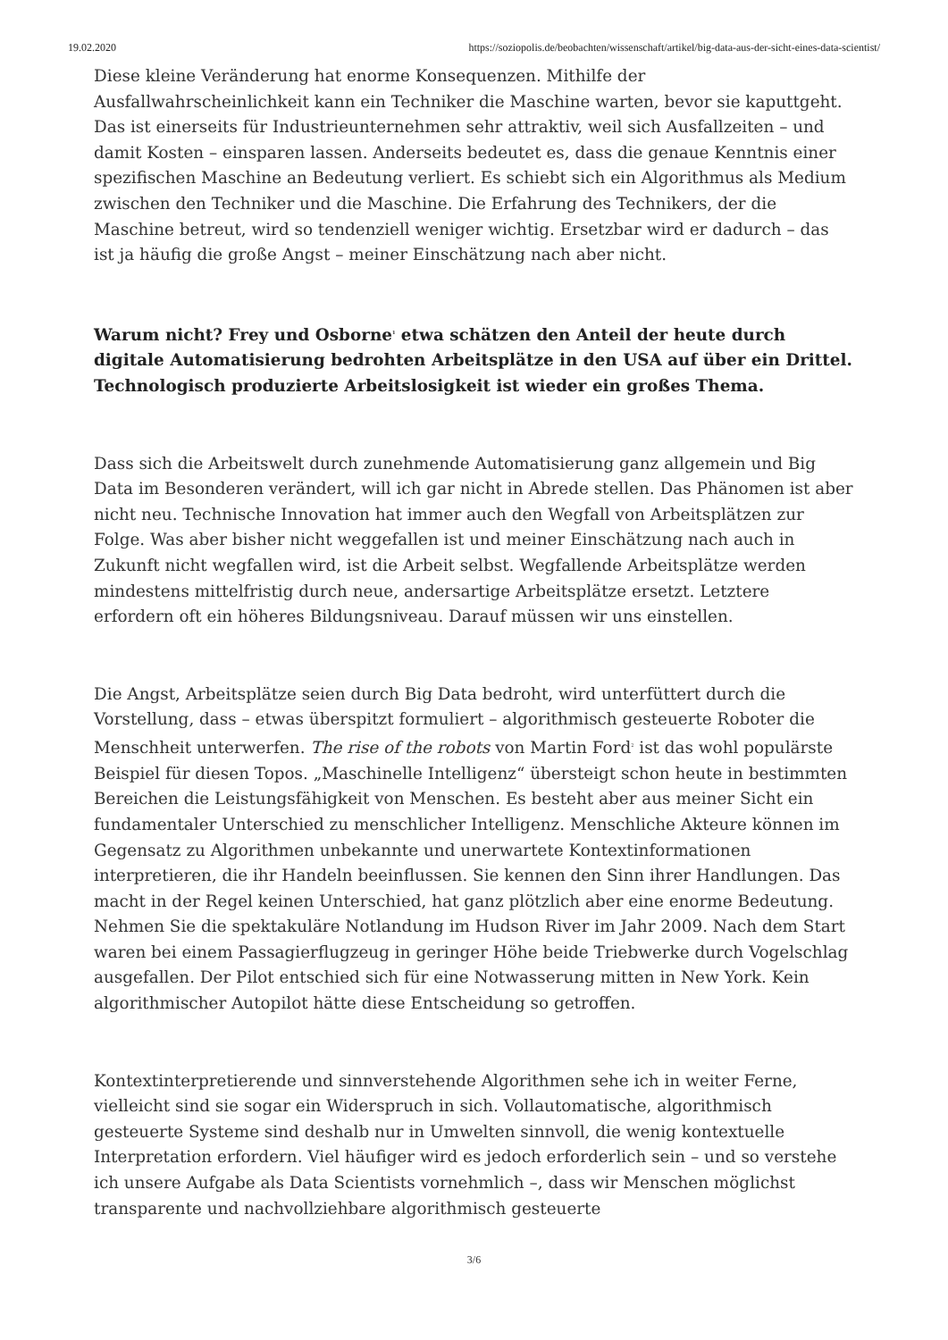19.02.2020 https://soziopolis.de/beobachten/wissenschaft/artikel/big-data-aus-der-sicht-eines-data-scientist/
Diese kleine Veränderung hat enorme Konsequenzen. Mithilfe der Ausfallwahrscheinlichkeit kann ein Techniker die Maschine warten, bevor sie kaputtgeht. Das ist einerseits für Industrieunternehmen sehr attraktiv, weil sich Ausfallzeiten – und damit Kosten – einsparen lassen. Anderseits bedeutet es, dass die genaue Kenntnis einer spezifischen Maschine an Bedeutung verliert. Es schiebt sich ein Algorithmus als Medium zwischen den Techniker und die Maschine. Die Erfahrung des Technikers, der die Maschine betreut, wird so tendenziell weniger wichtig. Ersetzbar wird er dadurch – das ist ja häufig die große Angst – meiner Einschätzung nach aber nicht.
Warum nicht? Frey und Osborne<sup>1</sup> etwa schätzen den Anteil der heute durch digitale Automatisierung bedrohten Arbeitsplätze in den USA auf über ein Drittel. Technologisch produzierte Arbeitslosigkeit ist wieder ein großes Thema.
Dass sich die Arbeitswelt durch zunehmende Automatisierung ganz allgemein und Big Data im Besonderen verändert, will ich gar nicht in Abrede stellen. Das Phänomen ist aber nicht neu. Technische Innovation hat immer auch den Wegfall von Arbeitsplätzen zur Folge. Was aber bisher nicht weggefallen ist und meiner Einschätzung nach auch in Zukunft nicht wegfallen wird, ist die Arbeit selbst. Wegfallende Arbeitsplätze werden mindestens mittelfristig durch neue, andersartige Arbeitsplätze ersetzt. Letztere erfordern oft ein höheres Bildungsniveau. Darauf müssen wir uns einstellen.
Die Angst, Arbeitsplätze seien durch Big Data bedroht, wird unterfüttert durch die Vorstellung, dass – etwas überspitzt formuliert – algorithmisch gesteuerte Roboter die Menschheit unterwerfen. The rise of the robots von Martin Ford<sup>2</sup> ist das wohl populärste Beispiel für diesen Topos. „Maschinelle Intelligenz“ übersteigt schon heute in bestimmten Bereichen die Leistungsfähigkeit von Menschen. Es besteht aber aus meiner Sicht ein fundamentaler Unterschied zu menschlicher Intelligenz. Menschliche Akteure können im Gegensatz zu Algorithmen unbekannte und unerwartete Kontextinformationen interpretieren, die ihr Handeln beeinflussen. Sie kennen den Sinn ihrer Handlungen. Das macht in der Regel keinen Unterschied, hat ganz plötzlich aber eine enorme Bedeutung. Nehmen Sie die spektakuläre Notlandung im Hudson River im Jahr 2009. Nach dem Start waren bei einem Passagierflugzeug in geringer Höhe beide Triebwerke durch Vogelschlag ausgefallen. Der Pilot entschied sich für eine Notwasserung mitten in New York. Kein algorithmischer Autopilot hätte diese Entscheidung so getroffen.
Kontextinterpretierende und sinnverstehende Algorithmen sehe ich in weiter Ferne, vielleicht sind sie sogar ein Widerspruch in sich. Vollautomatische, algorithmisch gesteuerte Systeme sind deshalb nur in Umwelten sinnvoll, die wenig kontextuelle Interpretation erfordern. Viel häufiger wird es jedoch erforderlich sein – und so verstehe ich unsere Aufgabe als Data Scientists vornehmlich –, dass wir Menschen möglichst transparente und nachvollziehbare algorithmisch gesteuerte
3/6